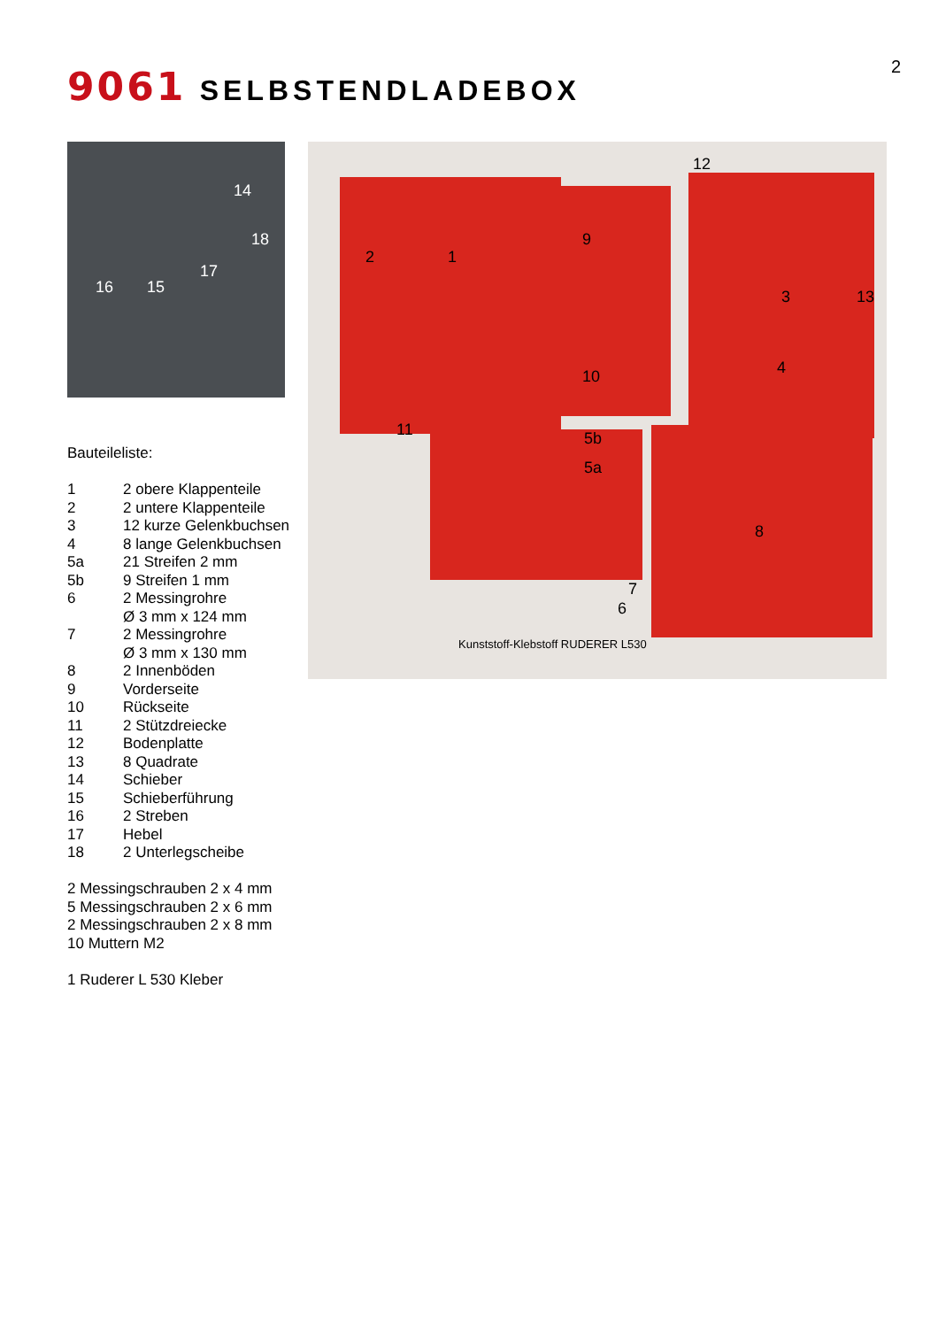2 9061 SELBSTENDLADEBOX
14
18
17
16 15
2 1
9
12
3 13
10 4
11 5b
5a
8
7
6
Kunststoff-Klebstoff RUDERER L530
Bauteileliste:
| 1 | 2 obere Klappenteile |
| 2 | 2 untere Klappenteile |
| 3 | 12 kurze Gelenkbuchsen |
| 4 | 8 lange Gelenkbuchsen |
| 5a | 21 Streifen 2 mm |
| 5b | 9 Streifen 1 mm |
| 6 | 2 Messingrohre Ø 3 mm x 124 mm |
| 7 | 2 Messingrohre Ø 3 mm x 130 mm |
| 8 | 2 Innenböden |
| 9 | Vorderseite |
| 10 | Rückseite |
| 11 | 2 Stützdreiecke |
| 12 | Bodenplatte |
| 13 | 8 Quadrate |
| 14 | Schieber |
| 15 | Schieberführung |
| 16 | 2 Streben |
| 17 | Hebel |
| 18 | 2 Unterlegscheibe |
2 Messingschrauben 2 x 4 mm
5 Messingschrauben 2 x 6 mm
2 Messingschrauben 2 x 8 mm
10 Muttern M2
1 Ruderer L 530 Kleber